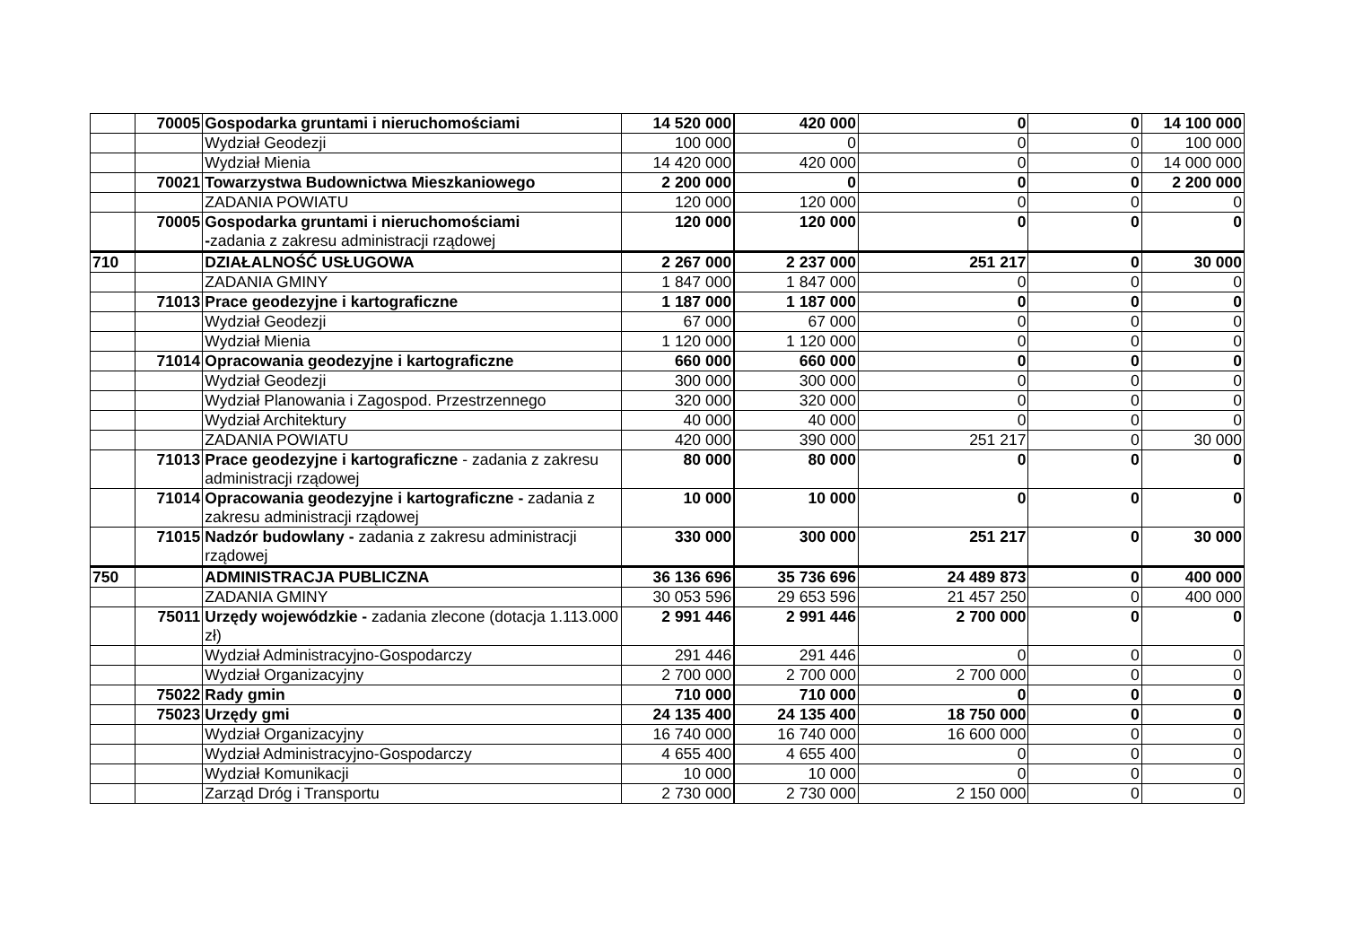| | 70005 | Gospodarka gruntami i nieruchomościami | 14 520 000 | 420 000 | 0 | 0 | 14 100 000 |
| | | Wydział Geodezji | 100 000 | 0 | 0 | 0 | 100 000 |
| | | Wydział Mienia | 14 420 000 | 420 000 | 0 | 0 | 14 000 000 |
| | 70021 | Towarzystwa Budownictwa Mieszkaniowego | 2 200 000 | 0 | 0 | 0 | 2 200 000 |
| | | ZADANIA POWIATU | 120 000 | 120 000 | 0 | 0 | 0 |
| | 70005 | Gospodarka gruntami i nieruchomościami - zadania z zakresu administracji rządowej | 120 000 | 120 000 | 0 | 0 | 0 |
| 710 | | DZIAŁALNOŚĆ USŁUGOWA | 2 267 000 | 2 237 000 | 251 217 | 0 | 30 000 |
| | | ZADANIA GMINY | 1 847 000 | 1 847 000 | 0 | 0 | 0 |
| | 71013 | Prace geodezyjne i kartograficzne | 1 187 000 | 1 187 000 | 0 | 0 | 0 |
| | | Wydział Geodezji | 67 000 | 67 000 | 0 | 0 | 0 |
| | | Wydział Mienia | 1 120 000 | 1 120 000 | 0 | 0 | 0 |
| | 71014 | Opracowania geodezyjne i kartograficzne | 660 000 | 660 000 | 0 | 0 | 0 |
| | | Wydział Geodezji | 300 000 | 300 000 | 0 | 0 | 0 |
| | | Wydział Planowania i Zagospod. Przestrzennego | 320 000 | 320 000 | 0 | 0 | 0 |
| | | Wydział Architektury | 40 000 | 40 000 | 0 | 0 | 0 |
| | | ZADANIA POWIATU | 420 000 | 390 000 | 251 217 | 0 | 30 000 |
| | 71013 | Prace geodezyjne i kartograficzne - zadania z zakresu administracji rządowej | 80 000 | 80 000 | 0 | 0 | 0 |
| | 71014 | Opracowania geodezyjne i kartograficzne - zadania z zakresu administracji rządowej | 10 000 | 10 000 | 0 | 0 | 0 |
| | 71015 | Nadzór budowlany - zadania z zakresu administracji rządowej | 330 000 | 300 000 | 251 217 | 0 | 30 000 |
| 750 | | ADMINISTRACJA PUBLICZNA | 36 136 696 | 35 736 696 | 24 489 873 | 0 | 400 000 |
| | | ZADANIA GMINY | 30 053 596 | 29 653 596 | 21 457 250 | 0 | 400 000 |
| | 75011 | Urzędy wojewódzkie - zadania zlecone (dotacja 1.113.000 zł) | 2 991 446 | 2 991 446 | 2 700 000 | 0 | 0 |
| | | Wydział Administracyjno-Gospodarczy | 291 446 | 291 446 | 0 | 0 | 0 |
| | | Wydział Organizacyjny | 2 700 000 | 2 700 000 | 2 700 000 | 0 | 0 |
| | 75022 | Rady gmin | 710 000 | 710 000 | 0 | 0 | 0 |
| | 75023 | Urzędy gmi | 24 135 400 | 24 135 400 | 18 750 000 | 0 | 0 |
| | | Wydział Organizacyjny | 16 740 000 | 16 740 000 | 16 600 000 | 0 | 0 |
| | | Wydział Administracyjno-Gospodarczy | 4 655 400 | 4 655 400 | 0 | 0 | 0 |
| | | Wydział Komunikacji | 10 000 | 10 000 | 0 | 0 | 0 |
| | | Zarząd Dróg i Transportu | 2 730 000 | 2 730 000 | 2 150 000 | 0 | 0 |